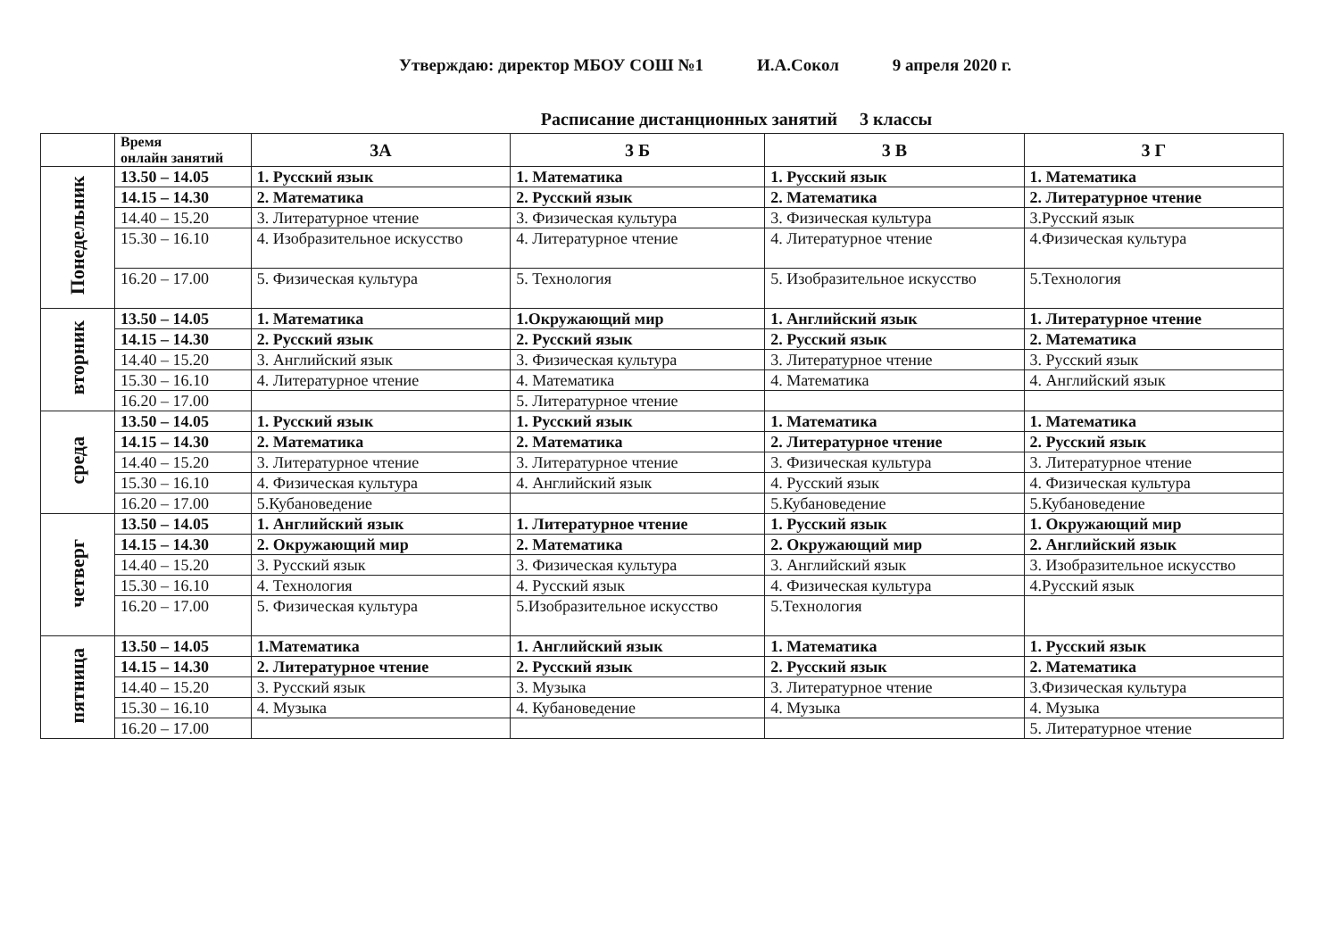Утверждаю: директор МБОУ СОШ №1 И.А.Сокол 9 апреля 2020 г.
Расписание дистанционных занятий 3 классы
| | Время онлайн занятий | 3А | 3 Б | 3 В | 3 Г |
| --- | --- | --- | --- | --- | --- |
| Понедельник | 13.50 – 14.05 | 1. Русский язык | 1. Математика | 1. Русский язык | 1. Математика |
| | 14.15 – 14.30 | 2. Математика | 2. Русский язык | 2. Математика | 2. Литературное чтение |
| | 14.40 – 15.20 | 3. Литературное чтение | 3. Физическая культура | 3. Физическая культура | 3.Русский язык |
| | 15.30 – 16.10 | 4. Изобразительное искусство | 4. Литературное чтение | 4. Литературное чтение | 4.Физическая культура |
| | 16.20 – 17.00 | 5. Физическая культура | 5. Технология | 5. Изобразительное искусство | 5.Технология |
| вторник | 13.50 – 14.05 | 1. Математика | 1.Окружающий мир | 1. Английский язык | 1. Литературное чтение |
| | 14.15 – 14.30 | 2. Русский язык | 2. Русский язык | 2. Русский язык | 2. Математика |
| | 14.40 – 15.20 | 3. Английский язык | 3. Физическая культура | 3. Литературное чтение | 3. Русский язык |
| | 15.30 – 16.10 | 4. Литературное чтение | 4. Математика | 4. Математика | 4. Английский язык |
| | 16.20 – 17.00 | | 5. Литературное чтение | | |
| среда | 13.50 – 14.05 | 1. Русский язык | 1. Русский язык | 1. Математика | 1. Математика |
| | 14.15 – 14.30 | 2. Математика | 2. Математика | 2. Литературное чтение | 2. Русский язык |
| | 14.40 – 15.20 | 3. Литературное чтение | 3. Литературное чтение | 3. Физическая культура | 3. Литературное чтение |
| | 15.30 – 16.10 | 4. Физическая культура | 4. Английский язык | 4. Русский язык | 4. Физическая культура |
| | 16.20 – 17.00 | 5.Кубановедение | | 5.Кубановедение | 5.Кубановедение |
| четверг | 13.50 – 14.05 | 1. Английский язык | 1. Литературное чтение | 1. Русский язык | 1. Окружающий мир |
| | 14.15 – 14.30 | 2. Окружающий мир | 2. Математика | 2. Окружающий мир | 2. Английский язык |
| | 14.40 – 15.20 | 3. Русский язык | 3. Физическая культура | 3. Английский язык | 3. Изобразительное искусство |
| | 15.30 – 16.10 | 4. Технология | 4. Русский язык | 4. Физическая культура | 4.Русский язык |
| | 16.20 – 17.00 | 5. Физическая культура | 5.Изобразительное искусство | 5.Технология | |
| пятница | 13.50 – 14.05 | 1.Математика | 1. Английский язык | 1. Математика | 1. Русский язык |
| | 14.15 – 14.30 | 2. Литературное чтение | 2. Русский язык | 2. Русский язык | 2. Математика |
| | 14.40 – 15.20 | 3. Русский язык | 3. Музыка | 3. Литературное чтение | 3.Физическая культура |
| | 15.30 – 16.10 | 4. Музыка | 4. Кубановедение | 4. Музыка | 4. Музыка |
| | 16.20 – 17.00 | | | | 5. Литературное чтение |